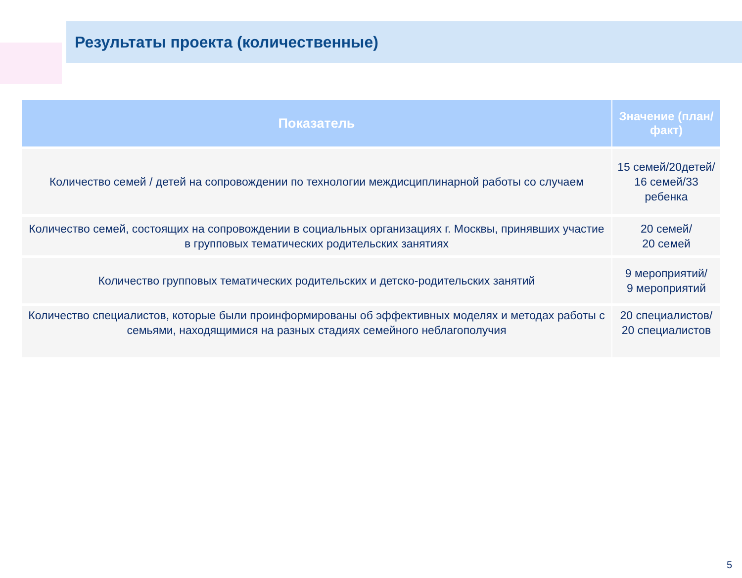Результаты проекта (количественные)
| Показатель | Значение (план/факт) |
| --- | --- |
| Количество семей / детей на сопровождении по технологии междисциплинарной работы со случаем | 15 семей/20детей/ 16 семей/33 ребенка |
| Количество семей, состоящих на сопровождении в социальных организациях г. Москвы, принявших участие в групповых тематических родительских занятиях | 20 семей/ 20 семей |
| Количество групповых тематических родительских и детско-родительских занятий | 9 мероприятий/ 9 мероприятий |
| Количество специалистов, которые были проинформированы об эффективных моделях и методах работы с семьями, находящимися на разных стадиях семейного неблагополучия | 20 специалистов/ 20 специалистов |
5